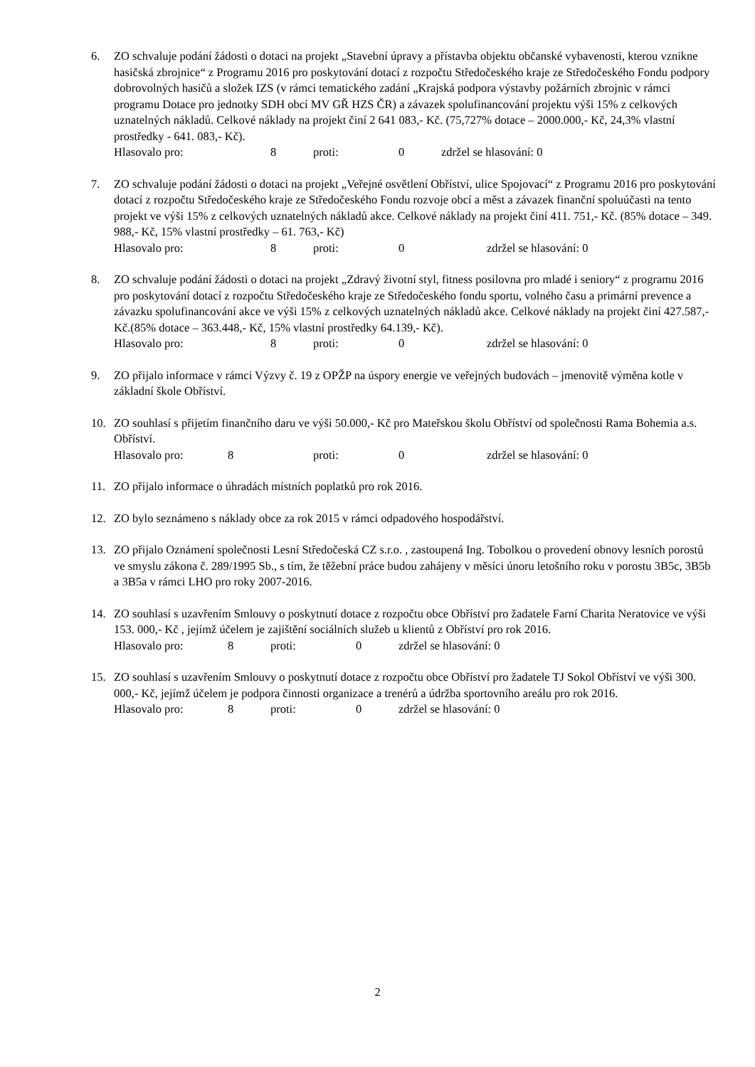6. ZO schvaluje podání žádosti o dotaci na projekt „Stavební úpravy a přístavba objektu občanské vybavenosti, kterou vznikne hasičská zbrojnice“ z Programu 2016 pro poskytování dotací z rozpočtu Středočeského kraje ze Středočeského Fondu podpory dobrovolných hasičů a složek IZS (v rámci tematického zadání „Krajská podpora výstavby požárních zbrojnic v rámci programu Dotace pro jednotky SDH obcí MV GŘ HZS ČR) a závazek spolufinancování projektu výši 15% z celkových uznatelných nákladů. Celkové náklady na projekt činí 2 641 083,- Kč. (75,727% dotace – 2000.000,- Kč, 24,3% vlastní prostředky - 641. 083,- Kč).
Hlasovalo pro: 8 proti: 0 zdržel se hlasování: 0
7. ZO schvaluje podání žádosti o dotaci na projekt „Veřejné osvětlení Obříství, ulice Spojovací“ z Programu 2016 pro poskytování dotací z rozpočtu Středočeského kraje ze Středočeského Fondu rozvoje obcí a měst a závazek finanční spoluúčasti na tento projekt ve výši 15% z celkových uznatelných nákladů akce. Celkové náklady na projekt činí 411. 751,- Kč. (85% dotace – 349. 988,- Kč, 15% vlastní prostředky – 61. 763,- Kč)
Hlasovalo pro: 8 proti: 0 zdržel se hlasování: 0
8. ZO schvaluje podání žádosti o dotaci na projekt „Zdravý životní styl, fitness posilovna pro mladé i seniory“ z programu 2016 pro poskytování dotací z rozpočtu Středočeského kraje ze Středočeského fondu sportu, volného času a primární prevence a závazku spolufinancování akce ve výši 15% z celkových uznatelných nákladů akce. Celkové náklady na projekt činí 427.587,- Kč.(85% dotace – 363.448,- Kč, 15% vlastní prostředky 64.139,- Kč).
Hlasovalo pro: 8 proti: 0 zdržel se hlasování: 0
9. ZO přijalo informace v rámci Výzvy č. 19 z OPŽP na úspory energie ve veřejných budovách – jmenovitě výměna kotle v základní škole Obříství.
10. ZO souhlasí s přijetím finančního daru ve výši 50.000,- Kč pro Mateřskou školu Obříství od společnosti Rama Bohemia a.s. Obříství.
Hlasovalo pro: 8 proti: 0 zdržel se hlasování: 0
11. ZO přijalo informace o úhradách místních poplatků pro rok 2016.
12. ZO bylo seznámeno s náklady obce za rok 2015 v rámci odpadového hospodářství.
13. ZO přijalo Oznámení společnosti Lesní Středočeská CZ s.r.o. , zastoupená Ing. Tobolkou o provedení obnovy lesních porostů ve smyslu zákona č. 289/1995 Sb., s tím, že těžební práce budou zahájeny v měsíci únoru letošního roku v porostu 3B5c, 3B5b a 3B5a v rámci LHO pro roky 2007-2016.
14. ZO souhlasí s uzavřením Smlouvy o poskytnutí dotace z rozpočtu obce Obříství pro žadatele Farní Charita Neratovice ve výši 153. 000,- Kč , jejímž účelem je zajištění sociálních služeb u klientů z Obříství pro rok 2016.
Hlasovalo pro: 8 proti: 0 zdržel se hlasování: 0
15. ZO souhlasí s uzavřením Smlouvy o poskytnutí dotace z rozpočtu obce Obříství pro žadatele TJ Sokol Obříství ve výši 300. 000,- Kč, jejímž účelem je podpora činnosti organizace a trenérů a údržba sportovního areálu pro rok 2016.
Hlasovalo pro: 8 proti: 0 zdržel se hlasování: 0
2